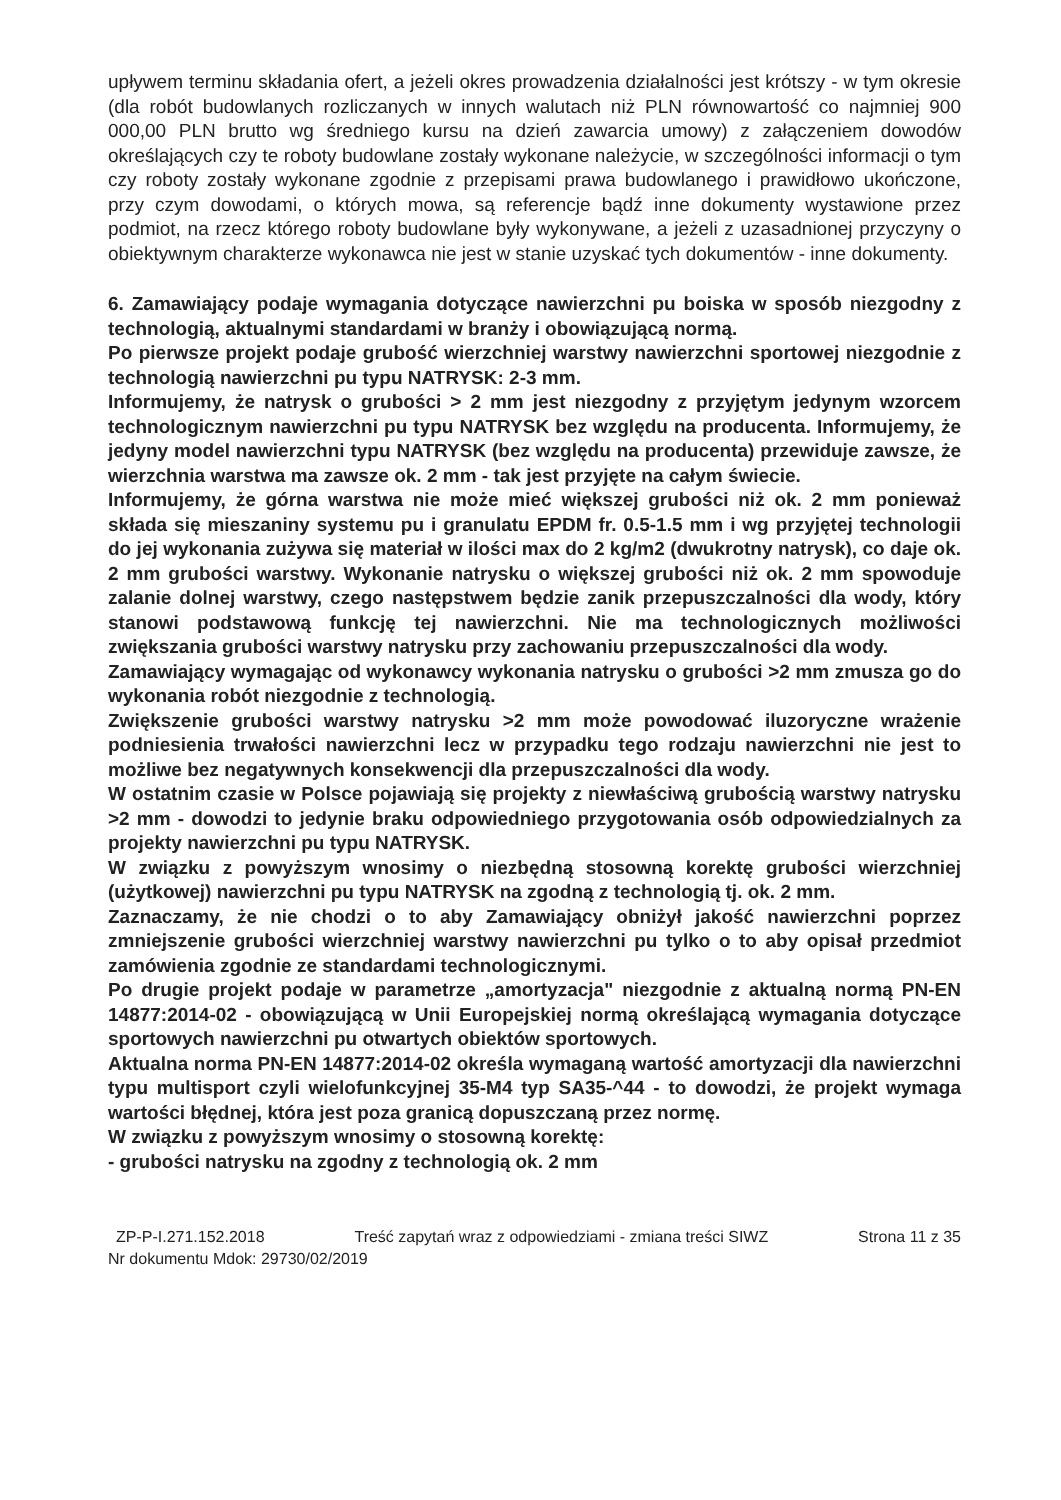upływem terminu składania ofert, a jeżeli okres prowadzenia działalności jest krótszy - w tym okresie (dla robót budowlanych rozliczanych w innych walutach niż PLN równowartość co najmniej 900 000,00 PLN brutto wg średniego kursu na dzień zawarcia umowy) z załączeniem dowodów określających czy te roboty budowlane zostały wykonane należycie, w szczególności informacji o tym czy roboty zostały wykonane zgodnie z przepisami prawa budowlanego i prawidłowo ukończone, przy czym dowodami, o których mowa, są referencje bądź inne dokumenty wystawione przez podmiot, na rzecz którego roboty budowlane były wykonywane, a jeżeli z uzasadnionej przyczyny o obiektywnym charakterze wykonawca nie jest w stanie uzyskać tych dokumentów - inne dokumenty.
6. Zamawiający podaje wymagania dotyczące nawierzchni pu boiska w sposób niezgodny z technologią, aktualnymi standardami w branży i obowiązującą normą.
Po pierwsze projekt podaje grubość wierzchniej warstwy nawierzchni sportowej niezgodnie z technologią nawierzchni pu typu NATRYSK: 2-3 mm.
Informujemy, że natrysk o grubości > 2 mm jest niezgodny z przyjętym jedynym wzorcem technologicznym nawierzchni pu typu NATRYSK bez względu na producenta. Informujemy, że jedyny model nawierzchni typu NATRYSK (bez względu na producenta) przewiduje zawsze, że wierzchnia warstwa ma zawsze ok. 2 mm - tak jest przyjęte na całym świecie.
Informujemy, że górna warstwa nie może mieć większej grubości niż ok. 2 mm ponieważ składa się mieszaniny systemu pu i granulatu EPDM fr. 0.5-1.5 mm i wg przyjętej technologii do jej wykonania zużywa się materiał w ilości max do 2 kg/m2 (dwukrotny natrysk), co daje ok. 2 mm grubości warstwy. Wykonanie natrysku o większej grubości niż ok. 2 mm spowoduje zalanie dolnej warstwy, czego następstwem będzie zanik przepuszczalności dla wody, który stanowi podstawową funkcję tej nawierzchni. Nie ma technologicznych możliwości zwiększania grubości warstwy natrysku przy zachowaniu przepuszczalności dla wody.
Zamawiający wymagając od wykonawcy wykonania natrysku o grubości >2 mm zmusza go do wykonania robót niezgodnie z technologią.
Zwiększenie grubości warstwy natrysku >2 mm może powodować iluzoryczne wrażenie podniesienia trwałości nawierzchni lecz w przypadku tego rodzaju nawierzchni nie jest to możliwe bez negatywnych konsekwencji dla przepuszczalności dla wody.
W ostatnim czasie w Polsce pojawiają się projekty z niewłaściwą grubością warstwy natrysku >2 mm - dowodzi to jedynie braku odpowiedniego przygotowania osób odpowiedzialnych za projekty nawierzchni pu typu NATRYSK.
W związku z powyższym wnosimy o niezbędną stosowną korektę grubości wierzchniej (użytkowej) nawierzchni pu typu NATRYSK na zgodną z technologią tj. ok. 2 mm.
Zaznaczamy, że nie chodzi o to aby Zamawiający obniżył jakość nawierzchni poprzez zmniejszenie grubości wierzchniej warstwy nawierzchni pu tylko o to aby opisał przedmiot zamówienia zgodnie ze standardami technologicznymi.
Po drugie projekt podaje w parametrze „amortyzacja" niezgodnie z aktualną normą PN-EN 14877:2014-02 - obowiązującą w Unii Europejskiej normą określającą wymagania dotyczące sportowych nawierzchni pu otwartych obiektów sportowych.
Aktualna norma PN-EN 14877:2014-02 określa wymaganą wartość amortyzacji dla nawierzchni typu multisport czyli wielofunkcyjnej 35-M4 typ SA35-^44 - to dowodzi, że projekt wymaga wartości błędnej, która jest poza granicą dopuszczaną przez normę.
W związku z powyższym wnosimy o stosowną korektę:
- grubości natrysku na zgodny z technologią ok. 2 mm
ZP-P-I.271.152.2018 Treść zapytań wraz z odpowiedziami - zmiana treści SIWZ Strona 11 z 35
Nr dokumentu Mdok: 29730/02/2019